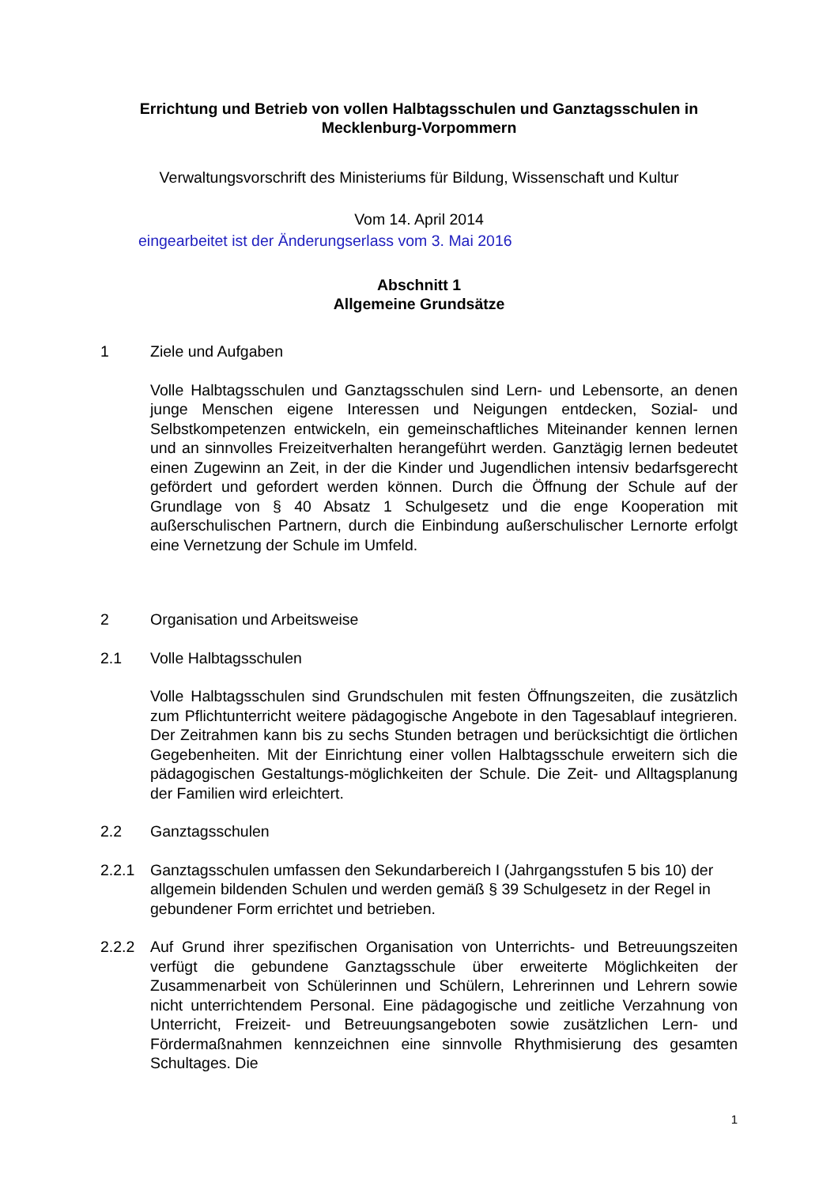Errichtung und Betrieb von vollen Halbtagsschulen und Ganztagsschulen in Mecklenburg-Vorpommern
Verwaltungsvorschrift des Ministeriums für Bildung, Wissenschaft und Kultur
Vom 14. April 2014
eingearbeitet ist der Änderungserlass vom 3. Mai 2016
Abschnitt 1
Allgemeine Grundsätze
1 Ziele und Aufgaben
Volle Halbtagsschulen und Ganztagsschulen sind Lern- und Lebensorte, an denen junge Menschen eigene Interessen und Neigungen entdecken, Sozial- und Selbstkompetenzen entwickeln, ein gemeinschaftliches Miteinander kennen lernen und an sinnvolles Freizeitverhalten herangeführt werden. Ganztägig lernen bedeutet einen Zugewinn an Zeit, in der die Kinder und Jugendlichen intensiv bedarfsgerecht gefördert und gefordert werden können. Durch die Öffnung der Schule auf der Grundlage von § 40 Absatz 1 Schulgesetz und die enge Kooperation mit außerschulischen Partnern, durch die Einbindung außerschulischer Lernorte erfolgt eine Vernetzung der Schule im Umfeld.
2 Organisation und Arbeitsweise
2.1 Volle Halbtagsschulen
Volle Halbtagsschulen sind Grundschulen mit festen Öffnungszeiten, die zusätzlich zum Pflichtunterricht weitere pädagogische Angebote in den Tagesablauf integrieren. Der Zeitrahmen kann bis zu sechs Stunden betragen und berücksichtigt die örtlichen Gegebenheiten. Mit der Einrichtung einer vollen Halbtagsschule erweitern sich die pädagogischen Gestaltungs-möglichkeiten der Schule. Die Zeit- und Alltagsplanung der Familien wird erleichtert.
2.2 Ganztagsschulen
2.2.1 Ganztagsschulen umfassen den Sekundarbereich I (Jahrgangsstufen 5 bis 10) der allgemein bildenden Schulen und werden gemäß § 39 Schulgesetz in der Regel in gebundener Form errichtet und betrieben.
2.2.2 Auf Grund ihrer spezifischen Organisation von Unterrichts- und Betreuungszeiten verfügt die gebundene Ganztagsschule über erweiterte Möglichkeiten der Zusammenarbeit von Schülerinnen und Schülern, Lehrerinnen und Lehrern sowie nicht unterrichtendem Personal. Eine pädagogische und zeitliche Verzahnung von Unterricht, Freizeit- und Betreuungsangeboten sowie zusätzlichen Lern- und Fördermaßnahmen kennzeichnen eine sinnvolle Rhythmisierung des gesamten Schultages. Die
1